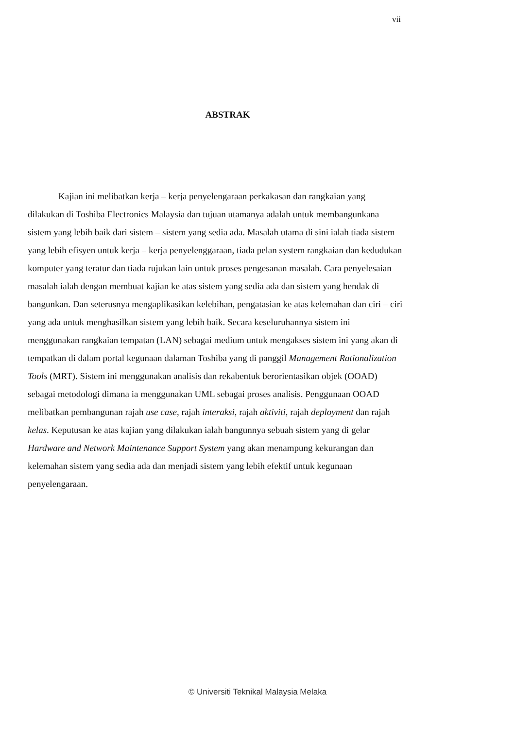vii
ABSTRAK
Kajian ini melibatkan kerja – kerja penyelengaraan perkakasan dan rangkaian yang dilakukan di Toshiba Electronics Malaysia dan tujuan utamanya adalah untuk membangunkana sistem yang lebih baik dari sistem – sistem yang sedia ada. Masalah utama di sini ialah tiada sistem yang lebih efisyen untuk kerja – kerja penyelenggaraan, tiada pelan system rangkaian dan kedudukan komputer yang teratur dan tiada rujukan lain untuk proses pengesanan masalah. Cara penyelesaian masalah ialah dengan membuat kajian ke atas sistem yang sedia ada dan sistem yang hendak di bangunkan. Dan seterusnya mengaplikasikan kelebihan, pengatasian ke atas kelemahan dan ciri – ciri yang ada untuk menghasilkan sistem yang lebih baik. Secara keseluruhannya sistem ini menggunakan rangkaian tempatan (LAN) sebagai medium untuk mengakses sistem ini yang akan di tempatkan di dalam portal kegunaan dalaman Toshiba yang di panggil Management Rationalization Tools (MRT). Sistem ini menggunakan analisis dan rekabentuk berorientasikan objek (OOAD) sebagai metodologi dimana ia menggunakan UML sebagai proses analisis. Penggunaan OOAD melibatkan pembangunan rajah use case, rajah interaksi, rajah aktiviti, rajah deployment dan rajah kelas. Keputusan ke atas kajian yang dilakukan ialah bangunnya sebuah sistem yang di gelar Hardware and Network Maintenance Support System yang akan menampung kekurangan dan kelemahan sistem yang sedia ada dan menjadi sistem yang lebih efektif untuk kegunaan penyelengaraan.
© Universiti Teknikal Malaysia Melaka